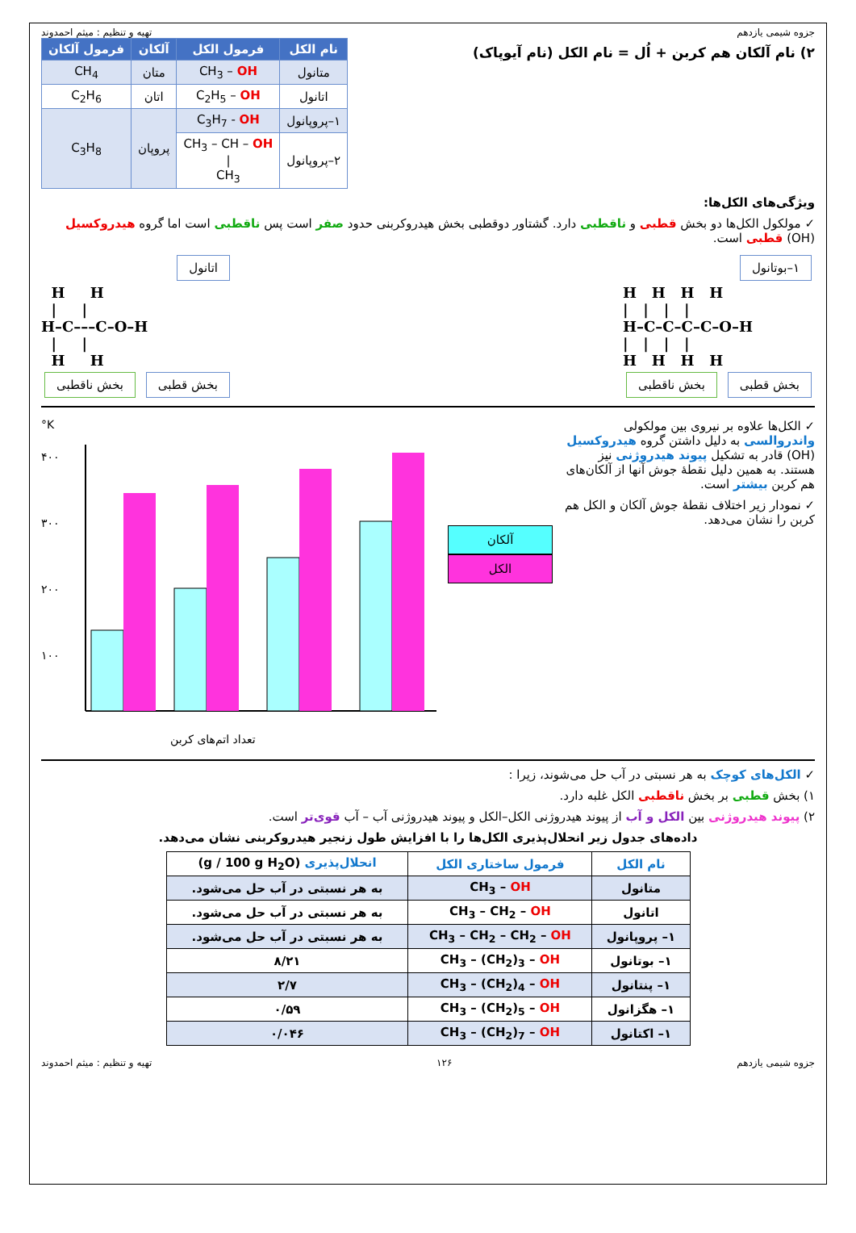جزوه شیمی یازدهم تهیه و تنظیم : میثم احمدوند
۲) نام آلکان هم کربن + اُل = نام الکل (نام آیوپاک)
| نام الکل | فرمول الکل | آلکان | فرمول آلکان |
| --- | --- | --- | --- |
| متانول | CH<sub>3</sub> – OH | متان | CH<sub>4</sub> |
| اتانول | C<sub>2</sub>H<sub>5</sub> – OH | اتان | C<sub>2</sub>H<sub>6</sub> |
| ۱–پروپانول | C<sub>3</sub>H<sub>7</sub> - OH | پروپان | C<sub>3</sub>H<sub>8</sub> |
| ۲–پروپانول | CH<sub>3</sub> – CH – OH / CH<sub>3</sub> | | |
ویژگی‌های الکل‌ها:
✓ مولکول الکل‌ها دو بخش قطبی و ناقطبی دارد. گشتاور دوقطبی بخش هیدروکربنی حدود صفر است پس ناقطبی است اما گروه هیدروکسیل (OH) قطبی است.
۱–بوتانول
H H H H | | | | H–C–C–C–C–O–H | | | | H H H H
بخش قطبی بخش ناقطبی
اتانول
H H | | H–C–––C–O–H | | H H
بخش قطبی بخش ناقطبی
✓ الکل‌ها علاوه بر نیروی بین مولکولی واندروالسی به دلیل داشتن گروه هیدروکسیل (OH) قادر به تشکیل پیوند هیدروژنی نیز هستند. به همین دلیل نقطهٔ جوش آنها از آلکان‌های هم کربن بیشتر است.
✓ نمودار زیر اختلاف نقطهٔ جوش آلکان و الکل هم کربن را نشان می‌دهد.
آلکان
الکل
°K
۴۰۰
۳۰۰
۲۰۰
۱۰۰
تعداد اتم‌های کربن
✓ الکل‌های کوچک به هر نسبتی در آب حل می‌شوند، زیرا :
۱) بخش قطبی بر بخش ناقطبی الکل غلبه دارد.
۲) پیوند هیدروژنی بین الکل و آب از پیوند هیدروژنی الکل–الکل و پیوند هیدروژنی آب – آب قوی‌تر است.
داده‌های جدول زیر انحلال‌پذیری الکل‌ها را با افزایش طول زنجیر هیدروکربنی نشان می‌دهد.
| نام الکل | فرمول ساختاری الکل | انحلال‌پذیری (g / 100 g H<sub>2</sub>O) |
| متانول | CH<sub>3</sub> – OH | به هر نسبتی در آب حل می‌شود. |
| اتانول | CH<sub>3</sub> – CH<sub>2</sub> – OH | به هر نسبتی در آب حل می‌شود. |
| ۱– پروپانول | CH<sub>3</sub> – CH<sub>2</sub> – CH<sub>2</sub> – OH | به هر نسبتی در آب حل می‌شود. |
| ۱– بوتانول | CH<sub>3</sub> – (CH<sub>2</sub>)<sub>3</sub> – OH | ۸/۲۱ |
| ۱– پنتانول | CH<sub>3</sub> – (CH<sub>2</sub>)<sub>4</sub> – OH | ۲/۷ |
| ۱– هگزانول | CH<sub>3</sub> – (CH<sub>2</sub>)<sub>5</sub> – OH | ۰/۵۹ |
| ۱– اکتانول | CH<sub>3</sub> – (CH<sub>2</sub>)<sub>7</sub> – OH | ۰/۰۴۶ |
جزوه شیمی یازدهم ۱۲۶ تهیه و تنظیم : میثم احمدوند